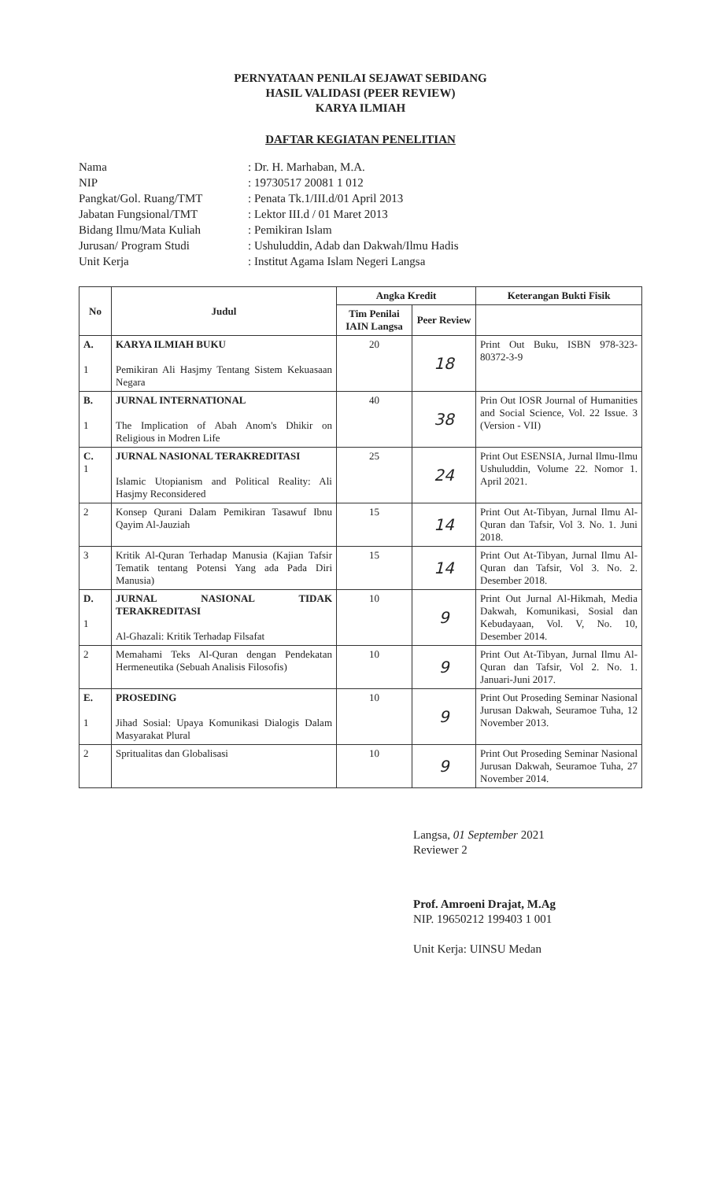PERNYATAAN PENILAI SEJAWAT SEBIDANG
HASIL VALIDASI (PEER REVIEW)
KARYA ILMIAH
DAFTAR KEGIATAN PENELITIAN
Nama
: Dr. H. Marhaban, M.A.
NIP
: 19730517 20081 1 012
Pangkat/Gol. Ruang/TMT
: Penata Tk.1/III.d/01 April 2013
Jabatan Fungsional/TMT
: Lektor III.d / 01 Maret 2013
Bidang Ilmu/Mata Kuliah
: Pemikiran Islam
Jurusan/ Program Studi
: Ushuluddin, Adab dan Dakwah/Ilmu Hadis
Unit Kerja
: Institut Agama Islam Negeri Langsa
| No | Judul | Angka Kredit | | Keterangan Bukti Fisik |
| --- | --- | --- | --- | --- |
| | | Tim Penilai IAIN Langsa | Peer Review | |
| A. 1 | KARYA ILMIAH BUKU Pemikiran Ali Hasjmy Tentang Sistem Kekuasaan Negara | 20 | 18 | Print Out Buku, ISBN 978-323-80372-3-9 |
| B. 1 | JURNAL INTERNATIONAL The Implication of Abah Anom's Dhikir on Religious in Modren Life | 40 | 38 | Prin Out IOSR Journal of Humanities and Social Science, Vol. 22 Issue. 3 (Version - VII) |
| C. 1 | JURNAL NASIONAL TERAKREDITASI Islamic Utopianism and Political Reality: Ali Hasjmy Reconsidered | 25 | 24 | Print Out ESENSIA, Jurnal Ilmu-Ilmu Ushuluddin, Volume 22. Nomor 1. April 2021. |
| 2 | Konsep Qurani Dalam Pemikiran Tasawuf Ibnu Qayim Al-Jauziah | 15 | 14 | Print Out At-Tibyan, Jurnal Ilmu Al-Quran dan Tafsir, Vol 3. No. 1. Juni 2018. |
| 3 | Kritik Al-Quran Terhadap Manusia (Kajian Tafsir Tematik tentang Potensi Yang ada Pada Diri Manusia) | 15 | 14 | Print Out At-Tibyan, Jurnal Ilmu Al-Quran dan Tafsir, Vol 3. No. 2. Desember 2018. |
| D. 1 | JURNAL NASIONAL TIDAK TERAKREDITASI Al-Ghazali: Kritik Terhadap Filsafat | 10 | 9 | Print Out Jurnal Al-Hikmah, Media Dakwah, Komunikasi, Sosial dan Kebudayaan, Vol. V, No. 10, Desember 2014. |
| 2 | Memahami Teks Al-Quran dengan Pendekatan Hermeneutika (Sebuah Analisis Filosofis) | 10 | 9 | Print Out At-Tibyan, Jurnal Ilmu Al-Quran dan Tafsir, Vol 2. No. 1. Januari-Juni 2017. |
| E. 1 | PROSEDING Jihad Sosial: Upaya Komunikasi Dialogis Dalam Masyarakat Plural | 10 | 9 | Print Out Proseding Seminar Nasional Jurusan Dakwah, Seuramoe Tuha, 12 November 2013. |
| 2 | Spritualitas dan Globalisasi | 10 | 9 | Print Out Proseding Seminar Nasional Jurusan Dakwah, Seuramoe Tuha, 27 November 2014. |
Langsa, 01 September 2021
Reviewer 2
Prof. Amroeni Drajat, M.Ag
NIP. 19650212 199403 1 001
Unit Kerja: UINSU Medan